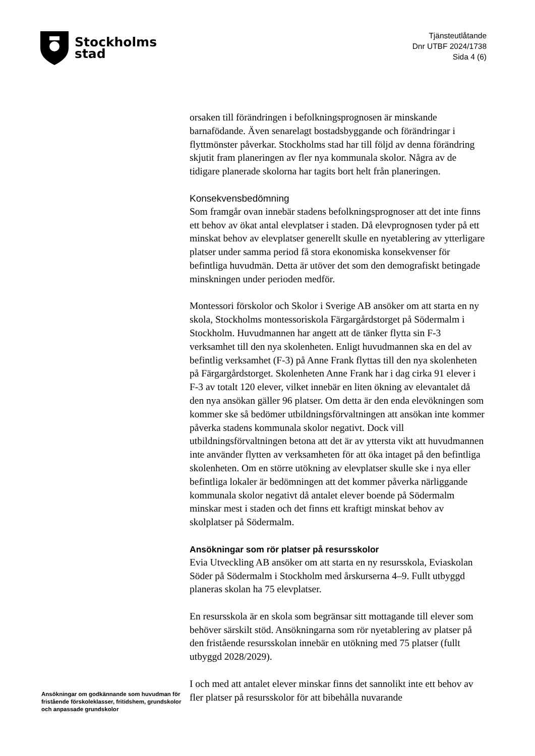Stockholms
stad
Tjänsteutlåtande
Dnr UTBF 2024/1738
Sida 4 (6)
Ansökningar om godkännande som huvudman för fristående förskoleklasser, fritidshem, grundskolor och anpassade grundskolor
orsaken till förändringen i befolkningsprognosen är minskande barnafödande. Även senarelagt bostadsbyggande och förändringar i flyttmönster påverkar. Stockholms stad har till följd av denna förändring skjutit fram planeringen av fler nya kommunala skolor. Några av de tidigare planerade skolorna har tagits bort helt från planeringen.
Konsekvensbedömning
Som framgår ovan innebär stadens befolkningsprognoser att det inte finns ett behov av ökat antal elevplatser i staden. Då elevprognosen tyder på ett minskat behov av elevplatser generellt skulle en nyetablering av ytterligare platser under samma period få stora ekonomiska konsekvenser för befintliga huvudmän. Detta är utöver det som den demografiskt betingade minskningen under perioden medför.
Montessori förskolor och Skolor i Sverige AB ansöker om att starta en ny skola, Stockholms montessoriskola Färgargårdstorget på Södermalm i Stockholm. Huvudmannen har angett att de tänker flytta sin F-3 verksamhet till den nya skolenheten. Enligt huvudmannen ska en del av befintlig verksamhet (F-3) på Anne Frank flyttas till den nya skolenheten på Färgargårdstorget. Skolenheten Anne Frank har i dag cirka 91 elever i F-3 av totalt 120 elever, vilket innebär en liten ökning av elevantalet då den nya ansökan gäller 96 platser. Om detta är den enda elevökningen som kommer ske så bedömer utbildningsförvaltningen att ansökan inte kommer påverka stadens kommunala skolor negativt. Dock vill utbildningsförvaltningen betona att det är av yttersta vikt att huvudmannen inte använder flytten av verksamheten för att öka intaget på den befintliga skolenheten. Om en större utökning av elevplatser skulle ske i nya eller befintliga lokaler är bedömningen att det kommer påverka närliggande kommunala skolor negativt då antalet elever boende på Södermalm minskar mest i staden och det finns ett kraftigt minskat behov av skolplatser på Södermalm.
Ansökningar som rör platser på resursskolor
Evia Utveckling AB ansöker om att starta en ny resursskola, Eviaskolan Söder på Södermalm i Stockholm med årskurserna 4–9. Fullt utbyggd planeras skolan ha 75 elevplatser.
En resursskola är en skola som begränsar sitt mottagande till elever som behöver särskilt stöd. Ansökningarna som rör nyetablering av platser på den fristående resursskolan innebär en utökning med 75 platser (fullt utbyggd 2028/2029).
I och med att antalet elever minskar finns det sannolikt inte ett behov av fler platser på resursskolor för att bibehålla nuvarande